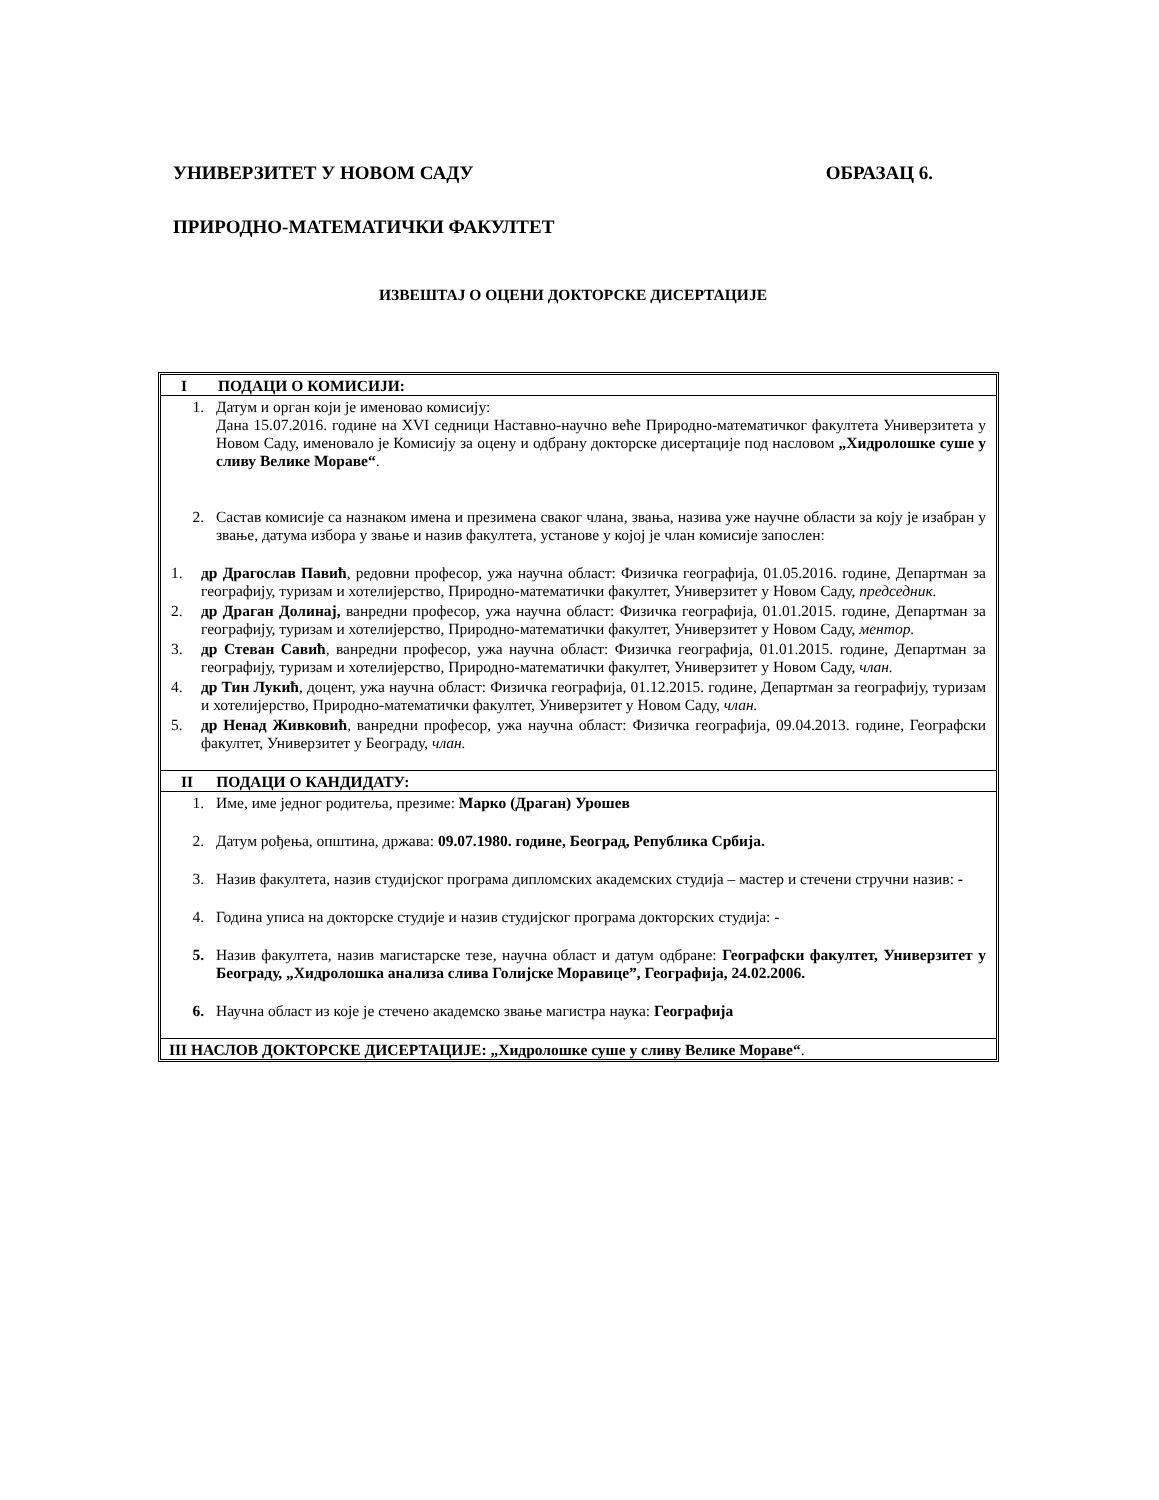УНИВЕРЗИТЕТ У НОВОМ САДУ ОБРАЗАЦ 6.
ПРИРОДНО-МАТЕМАТИЧКИ ФАКУЛТЕТ
ИЗВЕШТАЈ О ОЦЕНИ ДОКТОРСКЕ ДИСЕРТАЦИЈЕ
I ПОДАЦИ О КОМИСИЈИ:
1.
Датум и орган који је именовао комисију:
Дана 15.07.2016. године на XVI седници Наставно-научно веће Природно-математичког факултета Универзитета у Новом Саду, именовало је Комисију за оцену и одбрану докторске дисертације под насловом „Хидролошке суше у сливу Велике Мораве“.
2.
Састав комисије са назнаком имена и презимена сваког члана, звања, назива уже научне области за коју је изабран у звање, датума избора у звање и назив факултета, установе у којој је члан комисије запослен:
1.
др Драгослав Павић, редовни професор, ужа научна област: Физичка географија, 01.05.2016. године, Департман за географију, туризам и хотелијерство, Природно-математички факултет, Универзитет у Новом Саду, председник.
2.
др Драган Долинај, ванредни професор, ужа научна област: Физичка географија, 01.01.2015. године, Департман за географију, туризам и хотелијерство, Природно-математички факултет, Универзитет у Новом Саду, ментор.
3.
др Стеван Савић, ванредни професор, ужа научна област: Физичка географија, 01.01.2015. године, Департман за географију, туризам и хотелијерство, Природно-математички факултет, Универзитет у Новом Саду, члан.
4.
др Тин Лукић, доцент, ужа научна област: Физичка географија, 01.12.2015. године, Департман за географију, туризам и хотелијерство, Природно-математички факултет, Универзитет у Новом Саду, члан.
5.
др Ненад Живковић, ванредни професор, ужа научна област: Физичка географија, 09.04.2013. године, Географски факултет, Универзитет у Београду, члан.
II ПОДАЦИ О КАНДИДАТУ:
1.
Име, име једног родитеља, презиме: Марко (Драган) Урошев
2.
Датум рођења, општина, држава: 09.07.1980. године, Београд, Република Србија.
3.
Назив факултета, назив студијског програма дипломских академских студија – мастер и стечени стручни назив: -
4.
Година уписа на докторске студије и назив студијског програма докторских студија: -
5.
Назив факултета, назив магистарске тезе, научна област и датум одбране: Географски факултет, Универзитет у Београду, „Хидролошка анализа слива Голијске Моравице”, Географија, 24.02.2006.
6.
Научна област из које је стечено академско звање магистра наука: Географија
III НАСЛОВ ДОКТОРСКЕ ДИСЕРТАЦИЈЕ: „Хидролошке суше у сливу Велике Мораве“.